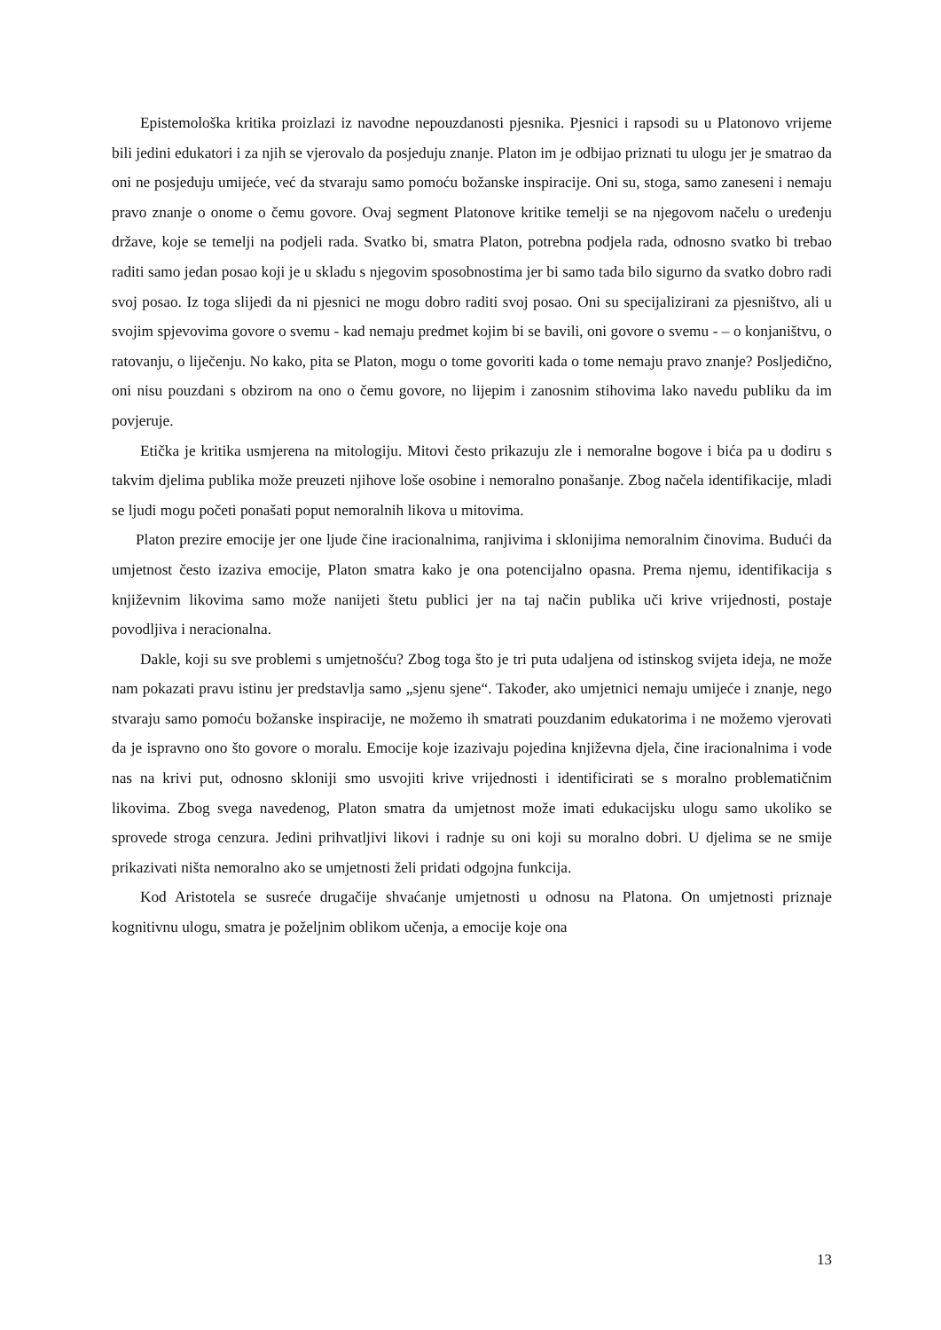Epistemološka kritika proizlazi iz navodne nepouzdanosti pjesnika. Pjesnici i rapsodi su u Platonovo vrijeme bili jedini edukatori i za njih se vjerovalo da posjeduju znanje. Platon im je odbijao priznati tu ulogu jer je smatrao da oni ne posjeduju umijeće, već da stvaraju samo pomoću božanske inspiracije. Oni su, stoga, samo zaneseni i nemaju pravo znanje o onome o čemu govore. Ovaj segment Platonove kritike temelji se na njegovom načelu o uređenju države, koje se temelji na podjeli rada. Svatko bi, smatra Platon, potrebna podjela rada, odnosno svatko bi trebao raditi samo jedan posao koji je u skladu s njegovim sposobnostima jer bi samo tada bilo sigurno da svatko dobro radi svoj posao. Iz toga slijedi da ni pjesnici ne mogu dobro raditi svoj posao. Oni su specijalizirani za pjesništvo, ali u svojim spjevovima govore o svemu - kad nemaju predmet kojim bi se bavili, oni govore o svemu - – o konjaništvu, o ratovanju, o liječenju. No kako, pita se Platon, mogu o tome govoriti kada o tome nemaju pravo znanje? Posljedično, oni nisu pouzdani s obzirom na ono o čemu govore, no lijepim i zanosnim stihovima lako navedu publiku da im povjeruje.
Etička je kritika usmjerena na mitologiju. Mitovi često prikazuju zle i nemoralne bogove i bića pa u dodiru s takvim djelima publika može preuzeti njihove loše osobine i nemoralno ponašanje. Zbog načela identifikacije, mladi se ljudi mogu početi ponašati poput nemoralnih likova u mitovima.
Platon prezire emocije jer one ljude čine iracionalnima, ranjivima i sklonijima nemoralnim činovima. Budući da umjetnost često izaziva emocije, Platon smatra kako je ona potencijalno opasna. Prema njemu, identifikacija s književnim likovima samo može nanijeti štetu publici jer na taj način publika uči krive vrijednosti, postaje povodljiva i neracionalna.
Dakle, koji su sve problemi s umjetnošću? Zbog toga što je tri puta udaljena od istinskog svijeta ideja, ne može nam pokazati pravu istinu jer predstavlja samo „sjenu sjene“. Također, ako umjetnici nemaju umijeće i znanje, nego stvaraju samo pomoću božanske inspiracije, ne možemo ih smatrati pouzdanim edukatorima i ne možemo vjerovati da je ispravno ono što govore o moralu. Emocije koje izazivaju pojedina književna djela, čine iracionalnima i vode nas na krivi put, odnosno skloniji smo usvojiti krive vrijednosti i identificirati se s moralno problematičnim likovima. Zbog svega navedenog, Platon smatra da umjetnost može imati edukacijsku ulogu samo ukoliko se sprovede stroga cenzura. Jedini prihvatljivi likovi i radnje su oni koji su moralno dobri. U djelima se ne smije prikazivati ništa nemoralno ako se umjetnosti želi pridati odgojna funkcija.
Kod Aristotela se susreće drugačije shvaćanje umjetnosti u odnosu na Platona. On umjetnosti priznaje kognitivnu ulogu, smatra je poželjnim oblikom učenja, a emocije koje ona
13